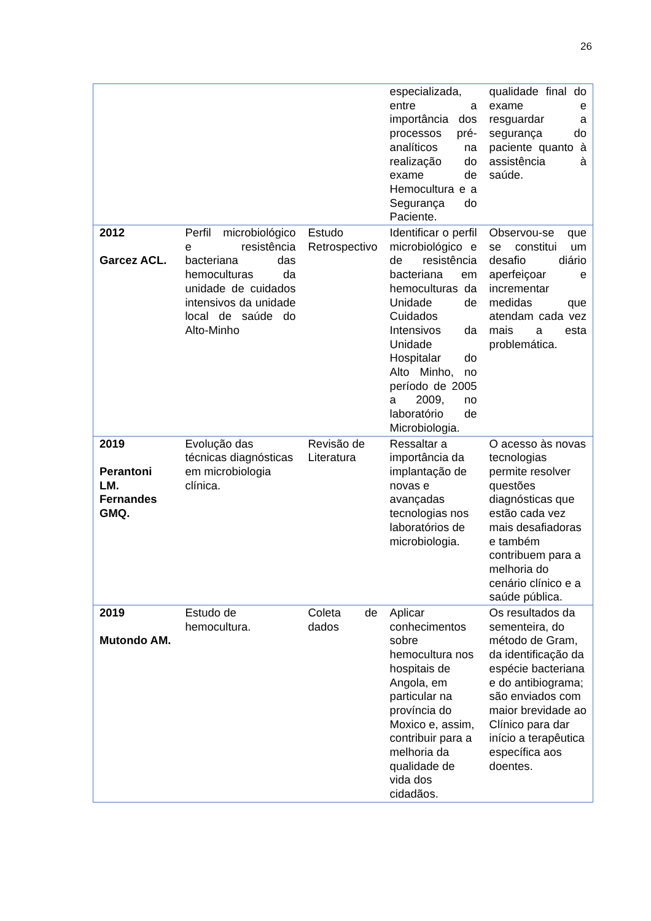26
| | | | especializada, entre a importância dos processos pré-analíticos na realização do exame de Hemocultura e a Segurança do Paciente. | qualidade final do exame e resguardar a segurança do paciente quanto à assistência à saúde. |
| 2012 Garcez ACL. | Perfil microbiológico e resistência bacteriana das hemoculturas da unidade de cuidados intensivos da unidade local de saúde do Alto-Minho | Estudo Retrospectivo | Identificar o perfil microbiológico e de resistência bacteriana em hemoculturas da Unidade de Cuidados Intensivos da Unidade Hospitalar do Alto Minho, no período de 2005 a 2009, no laboratório de Microbiologia. | Observou-se que se constitui um desafio diário aperfeiçoar e incrementar medidas que atendam cada vez mais a esta problemática. |
| 2019 Perantoni LM. Fernandes GMQ. | Evolução das técnicas diagnósticas em microbiologia clínica. | Revisão de Literatura | Ressaltar a importância da implantação de novas e avançadas tecnologias nos laboratórios de microbiologia. | O acesso às novas tecnologias permite resolver questões diagnósticas que estão cada vez mais desafiadoras e também contribuem para a melhoria do cenário clínico e a saúde pública. |
| 2019 Mutondo AM. | Estudo de hemocultura. | Coleta de dados | Aplicar conhecimentos sobre hemocultura nos hospitais de Angola, em particular na província do Moxico e, assim, contribuir para a melhoria da qualidade de vida dos cidadãos. | Os resultados da sementeira, do método de Gram, da identificação da espécie bacteriana e do antibiograma; são enviados com maior brevidade ao Clínico para dar início a terapêutica específica aos doentes. |